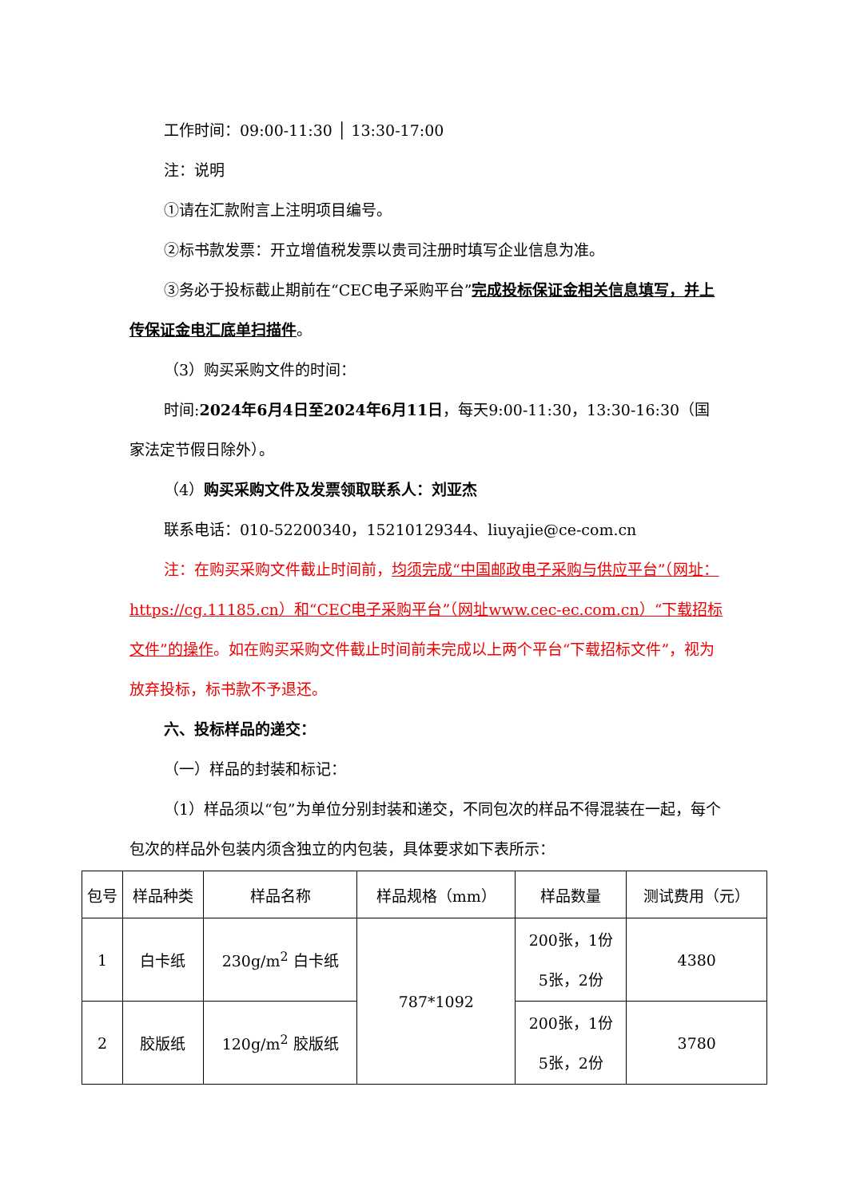工作时间：09:00-11:30 │ 13:30-17:00
注：说明
①请在汇款附言上注明项目编号。
②标书款发票：开立增值税发票以贵司注册时填写企业信息为准。
③务必于投标截止期前在“CEC电子采购平台”完成投标保证金相关信息填写，并上传保证金电汇底单扫描件。
（3）购买采购文件的时间：
时间:2024年6月4日至2024年6月11日，每天9:00-11:30，13:30-16:30（国家法定节假日除外）。
（4）购买采购文件及发票领取联系人：刘亚杰
联系电话：010-52200340，15210129344、liuyajie@ce-com.cn
注：在购买采购文件截止时间前，均须完成“中国邮政电子采购与供应平台”（网址：https://cg.11185.cn）和“CEC电子采购平台”（网址www.cec-ec.com.cn）“下载招标文件”的操作。如在购买采购文件截止时间前未完成以上两个平台“下载招标文件”，视为放弃投标，标书款不予退还。
六、投标样品的递交：
（一）样品的封装和标记：
（1）样品须以“包”为单位分别封装和递交，不同包次的样品不得混装在一起，每个包次的样品外包装内须含独立的内包装，具体要求如下表所示：
| 包号 | 样品种类 | 样品名称 | 样品规格（mm） | 样品数量 | 测试费用（元） |
| --- | --- | --- | --- | --- | --- |
| 1 | 白卡纸 | 230g/m<sup>2</sup> 白卡纸 | 787*1092 | 200张，1份 5张，2份 | 4380 |
| 2 | 胶版纸 | 120g/m<sup>2</sup> 胶版纸 | | 200张，1份 5张，2份 | 3780 |